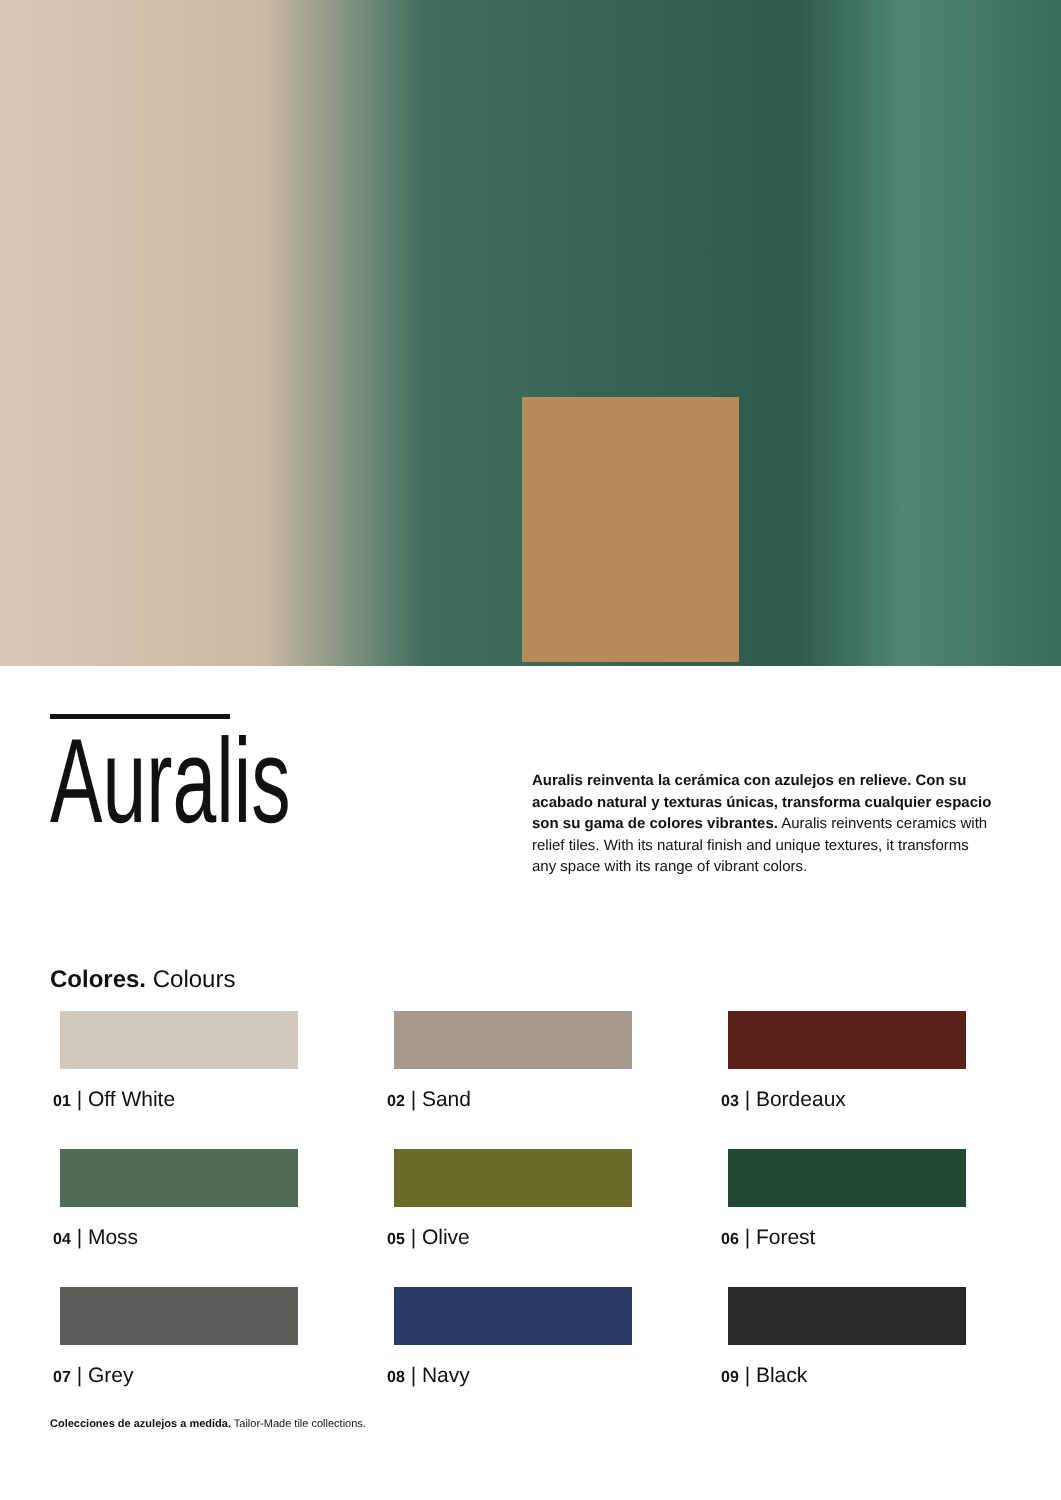Auralis
Auralis reinventa la cerámica con azulejos en relieve. Con su acabado natural y texturas únicas, transforma cualquier espacio son su gama de colores vibrantes. Auralis reinvents ceramics with relief tiles. With its natural finish and unique textures, it transforms any space with its range of vibrant colors.
Colores. Colours
01 | Off White
02 | Sand
03 | Bordeaux
04 | Moss
05 | Olive
06 | Forest
07 | Grey
08 | Navy
09 | Black
Colecciones de azulejos a medida. Tailor-Made tile collections.